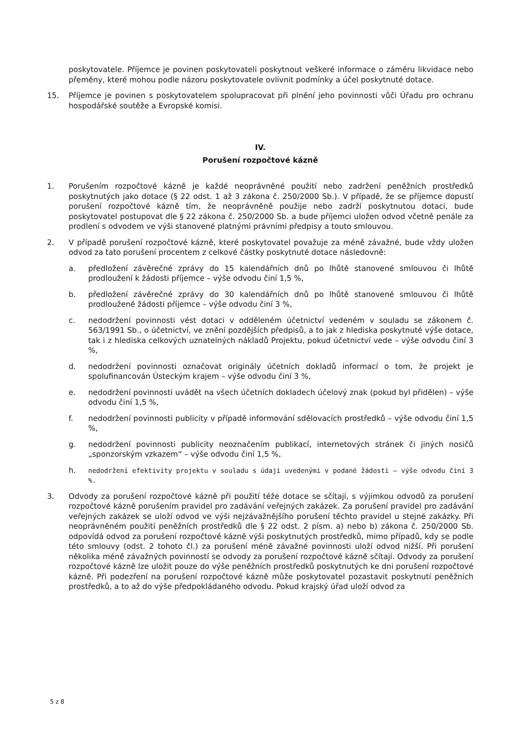poskytovatele. Příjemce je povinen poskytovateli poskytnout veškeré informace o záměru likvidace nebo přeměny, které mohou podle názoru poskytovatele ovlivnit podmínky a účel poskytnuté dotace.
15. Příjemce je povinen s poskytovatelem spolupracovat při plnění jeho povinnosti vůči Úřadu pro ochranu hospodářské soutěže a Evropské komisi.
IV.
Porušení rozpočtové kázně
1. Porušením rozpočtové kázně je každé neoprávněné použití nebo zadržení peněžních prostředků poskytnutých jako dotace (§ 22 odst. 1 až 3 zákona č. 250/2000 Sb.). V případě, že se příjemce dopustí porušení rozpočtové kázně tím, že neoprávněně použije nebo zadrží poskytnutou dotaci, bude poskytovatel postupovat dle § 22 zákona č. 250/2000 Sb. a bude příjemci uložen odvod včetně penále za prodlení s odvodem ve výši stanovené platnými právními předpisy a touto smlouvou.
2. V případě porušení rozpočtové kázně, které poskytovatel považuje za méně závažné, bude vždy uložen odvod za tato porušení procentem z celkové částky poskytnuté dotace následovně:
a. předložení závěrečné zprávy do 15 kalendářních dnů po lhůtě stanovené smlouvou či lhůtě prodloužení k žádosti příjemce – výše odvodu činí 1,5 %,
b. předložení závěrečné zprávy do 30 kalendářních dnů po lhůtě stanovené smlouvou či lhůtě prodloužené žádosti příjemce – výše odvodu činí 3 %,
c. nedodržení povinnosti vést dotaci v odděleném účetnictví vedeném v souladu se zákonem č. 563/1991 Sb., o účetnictví, ve znění pozdějších předpisů, a to jak z hlediska poskytnuté výše dotace, tak i z hlediska celkových uznatelných nákladů Projektu, pokud účetnictví vede – výše odvodu činí 3 %,
d. nedodržení povinnosti označovat originály účetních dokladů informací o tom, že projekt je spolufinancován Ústeckým krajem – výše odvodu činí 3 %,
e. nedodržení povinnosti uvádět na všech účetních dokladech účelový znak (pokud byl přidělen) – výše odvodu činí 1,5 %,
f. nedodržení povinnosti publicity v případě informování sdělovacích prostředků – výše odvodu činí 1,5 %,
g. nedodržení povinnosti publicity neoznačením publikací, internetových stránek či jiných nosičů „sponzorským vzkazem“ – výše odvodu činí 1,5 %,
h. nedodržení efektivity projektu v souladu s údaji uvedenými v podané žádosti – výše odvodu činí 3 %.
3. Odvody za porušení rozpočtové kázně při použití téže dotace se sčítají, s výjimkou odvodů za porušení rozpočtové kázně porušením pravidel pro zadávání veřejných zakázek. Za porušení pravidel pro zadávání veřejných zakázek se uloží odvod ve výši nejzávažnějšího porušení těchto pravidel u stejné zakázky. Při neoprávněném použití peněžních prostředků dle § 22 odst. 2 písm. a) nebo b) zákona č. 250/2000 Sb. odpovídá odvod za porušení rozpočtové kázně výši poskytnutých prostředků, mimo případů, kdy se podle této smlouvy (odst. 2 tohoto čl.) za porušení méně závažné povinnosti uloží odvod nižší. Při porušení několika méně závažných povinností se odvody za porušení rozpočtové kázně sčítají. Odvody za porušení rozpočtové kázně lze uložit pouze do výše peněžních prostředků poskytnutých ke dni porušení rozpočtové kázně. Při podezření na porušení rozpočtové kázně může poskytovatel pozastavit poskytnutí peněžních prostředků, a to až do výše předpokládaného odvodu. Pokud krajský úřad uloží odvod za
5 z 8